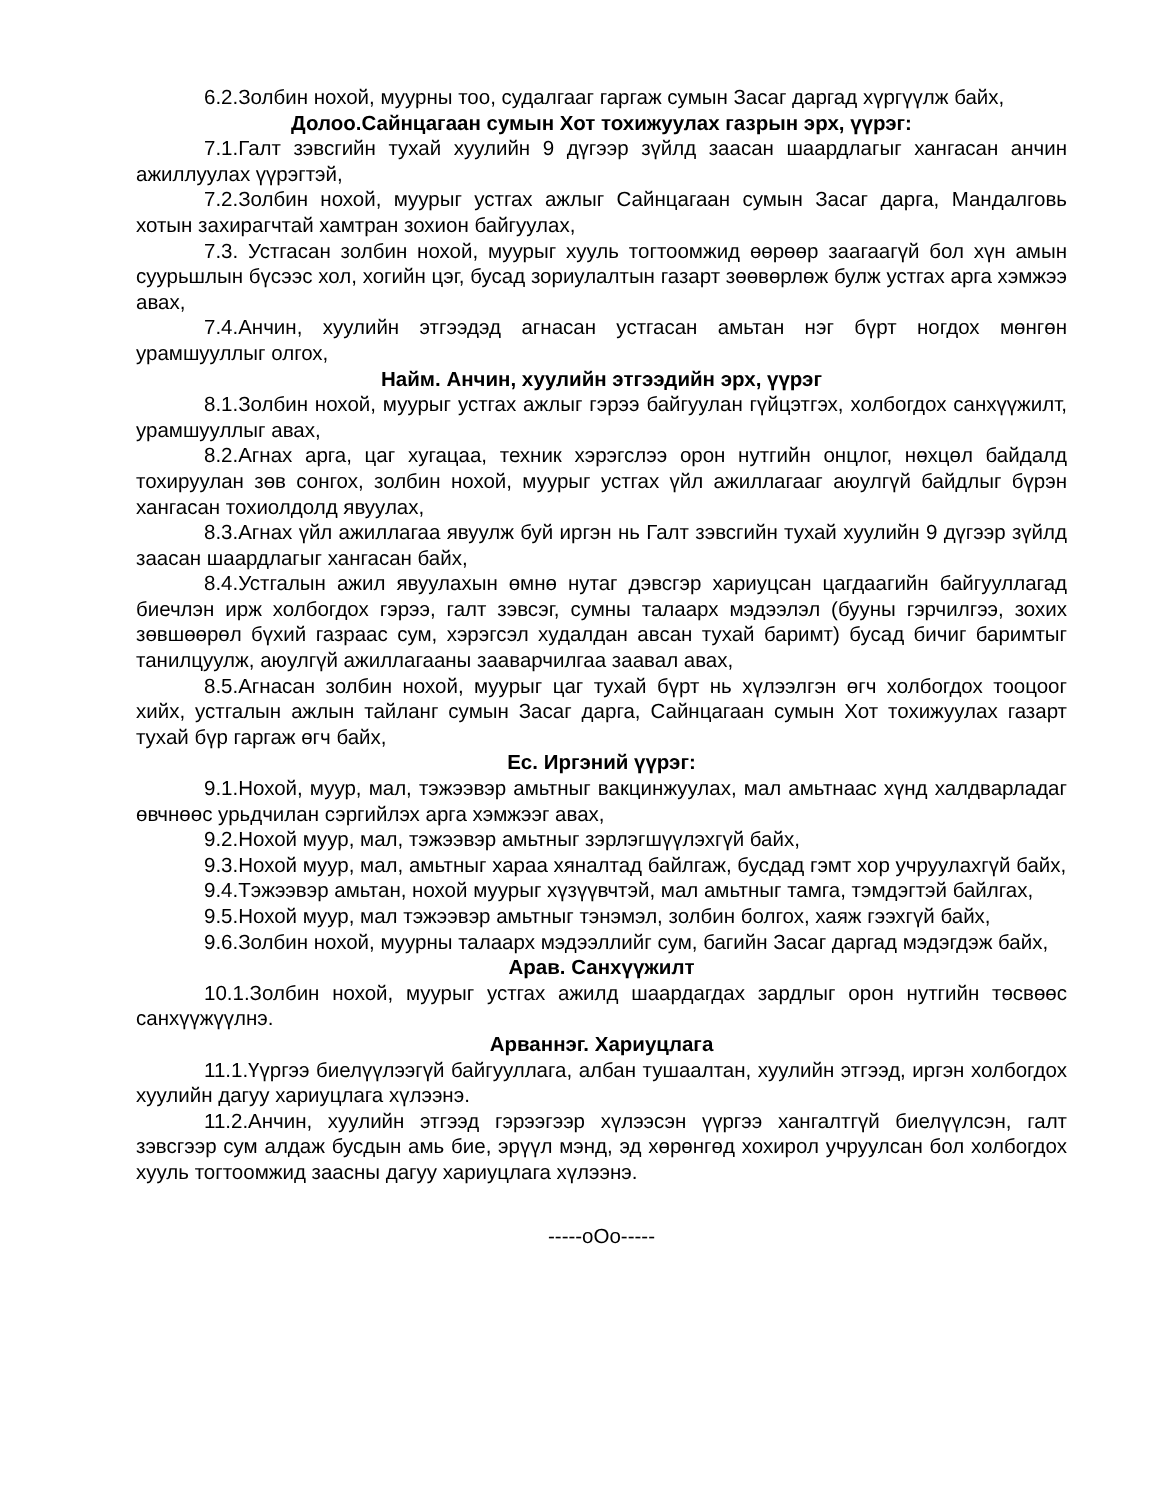6.2.Золбин нохой, муурны тоо, судалгааг гаргаж сумын Засаг даргад хүргүүлж байх,
Долоо.Сайнцагаан сумын Хот тохижуулах газрын эрх, үүрэг:
7.1.Галт зэвсгийн тухай хуулийн 9 дүгээр зүйлд заасан шаардлагыг хангасан анчин ажиллуулах үүрэгтэй,
7.2.Золбин нохой, муурыг устгах ажлыг Сайнцагаан сумын Засаг дарга, Мандалговь хотын захирагчтай хамтран зохион байгуулах,
7.3. Устгасан золбин нохой, муурыг хууль тогтоомжид өөрөөр заагаагүй бол хүн амын суурьшлын бүсээс хол, хогийн цэг, бусад зориулалтын газарт зөөвөрлөж булж устгах арга хэмжээ авах,
7.4.Анчин, хуулийн этгээдэд агнасан устгасан амьтан нэг бүрт ногдох мөнгөн урамшууллыг олгох,
Найм. Анчин, хуулийн этгээдийн эрх, үүрэг
8.1.Золбин нохой, муурыг устгах ажлыг гэрээ байгуулан гүйцэтгэх, холбогдох санхүүжилт, урамшууллыг авах,
8.2.Агнах арга, цаг хугацаа, техник хэрэгслээ орон нутгийн онцлог, нөхцөл байдалд тохируулан зөв сонгох, золбин нохой, муурыг устгах үйл ажиллагааг аюулгүй байдлыг бүрэн хангасан тохиолдолд явуулах,
8.3.Агнах үйл ажиллагаа явуулж буй иргэн нь Галт зэвсгийн тухай хуулийн 9 дүгээр зүйлд заасан шаардлагыг хангасан байх,
8.4.Устгалын ажил явуулахын өмнө нутаг дэвсгэр хариуцсан цагдаагийн байгууллагад биечлэн ирж холбогдох гэрээ, галт зэвсэг, сумны талаарх мэдээлэл (бууны гэрчилгээ, зохих зөвшөөрөл бүхий газраас сум, хэрэгсэл худалдан авсан тухай баримт) бусад бичиг баримтыг танилцуулж, аюулгүй ажиллагааны зааварчилгаа заавал авах,
8.5.Агнасан золбин нохой, муурыг цаг тухай бүрт нь хүлээлгэн өгч холбогдох тооцоог хийх, устгалын ажлын тайланг сумын Засаг дарга, Сайнцагаан сумын Хот тохижуулах газарт тухай бүр гаргаж өгч байх,
Ес. Иргэний үүрэг:
9.1.Нохой, муур, мал, тэжээвэр амьтныг вакцинжуулах, мал амьтнаас хүнд халдварладаг өвчнөөс урьдчилан сэргийлэх арга хэмжээг авах,
9.2.Нохой муур, мал, тэжээвэр амьтныг зэрлэгшүүлэхгүй байх,
9.3.Нохой муур, мал, амьтныг хараа хяналтад байлгаж, бусдад гэмт хор учруулахгүй байх,
9.4.Тэжээвэр амьтан, нохой муурыг хүзүүвчтэй, мал амьтныг тамга, тэмдэгтэй байлгах,
9.5.Нохой муур, мал тэжээвэр амьтныг тэнэмэл, золбин болгох, хаяж гээхгүй байх,
9.6.Золбин нохой, муурны талаарх мэдээллийг сум, багийн Засаг даргад мэдэгдэж байх,
Арав. Санхүүжилт
10.1.Золбин нохой, муурыг устгах ажилд шаардагдах зардлыг орон нутгийн төсвөөс санхүүжүүлнэ.
Арваннэг. Хариуцлага
11.1.Үүргээ биелүүлээгүй байгууллага, албан тушаалтан, хуулийн этгээд, иргэн холбогдох хуулийн дагуу хариуцлага хүлээнэ.
11.2.Анчин, хуулийн этгээд гэрээгээр хүлээсэн үүргээ хангалтгүй биелүүлсэн, галт зэвсгээр сум алдаж бусдын амь бие, эрүүл мэнд, эд хөрөнгөд хохирол учруулсан бол холбогдох хууль тогтоомжид заасны дагуу хариуцлага хүлээнэ.
-----oOo-----